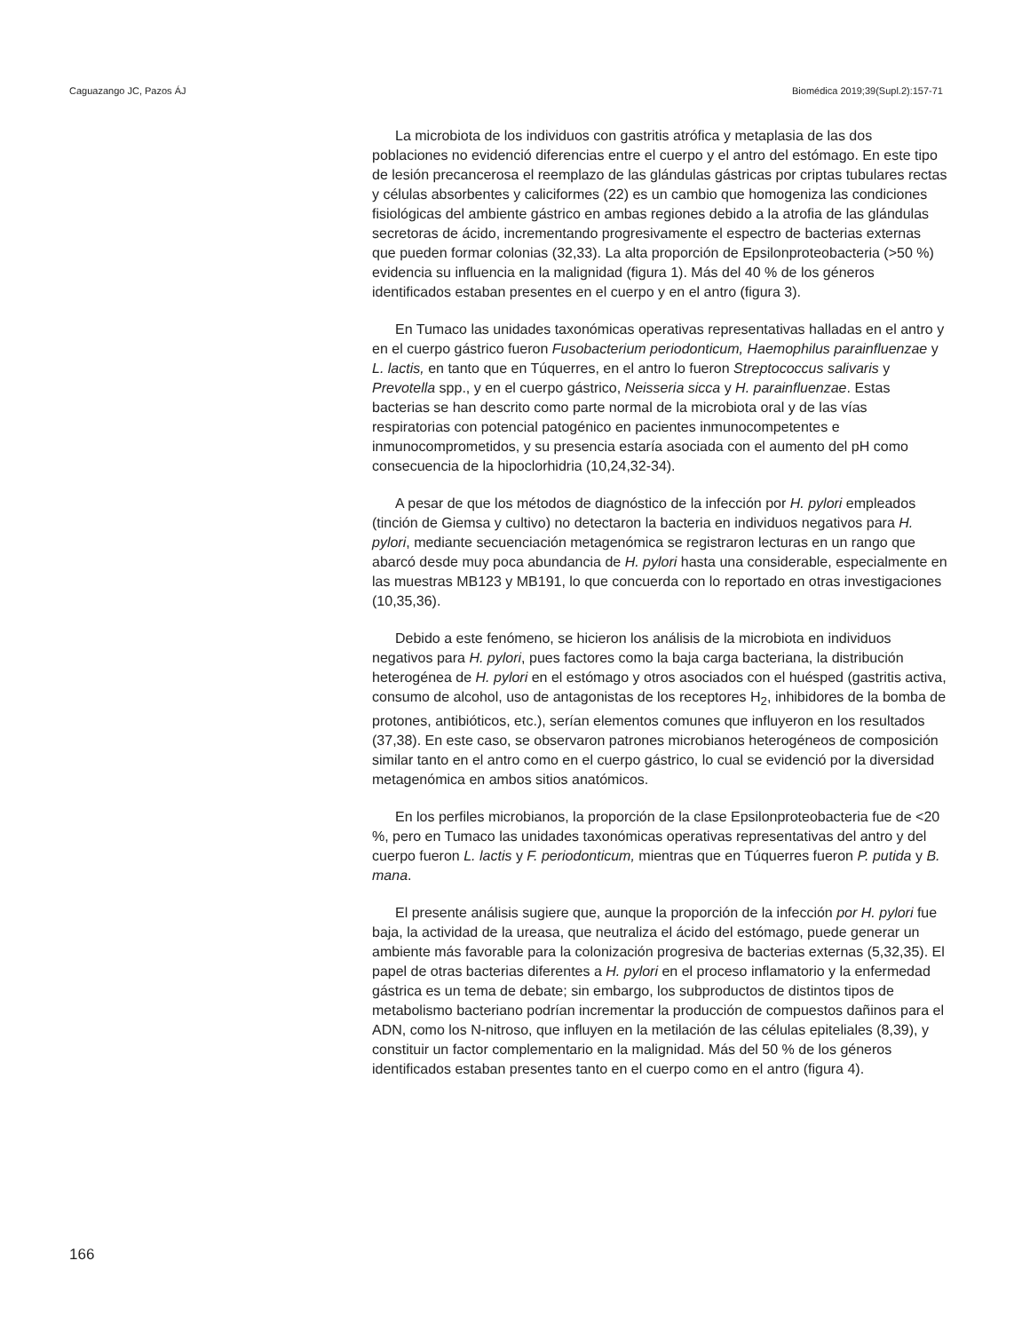Caguazango JC, Pazos ÁJ Biomédica 2019;39(Supl.2):157-71
La microbiota de los individuos con gastritis atrófica y metaplasia de las dos poblaciones no evidenció diferencias entre el cuerpo y el antro del estómago. En este tipo de lesión precancerosa el reemplazo de las glándulas gástricas por criptas tubulares rectas y células absorbentes y caliciformes (22) es un cambio que homogeniza las condiciones fisiológicas del ambiente gástrico en ambas regiones debido a la atrofia de las glándulas secretoras de ácido, incrementando progresivamente el espectro de bacterias externas que pueden formar colonias (32,33). La alta proporción de Epsilonproteobacteria (>50 %) evidencia su influencia en la malignidad (figura 1). Más del 40 % de los géneros identificados estaban presentes en el cuerpo y en el antro (figura 3).
En Tumaco las unidades taxonómicas operativas representativas halladas en el antro y en el cuerpo gástrico fueron Fusobacterium periodonticum, Haemophilus parainfluenzae y L. lactis, en tanto que en Túquerres, en el antro lo fueron Streptococcus salivaris y Prevotella spp., y en el cuerpo gástrico, Neisseria sicca y H. parainfluenzae. Estas bacterias se han descrito como parte normal de la microbiota oral y de las vías respiratorias con potencial patogénico en pacientes inmunocompetentes e inmunocomprometidos, y su presencia estaría asociada con el aumento del pH como consecuencia de la hipoclorhidria (10,24,32-34).
A pesar de que los métodos de diagnóstico de la infección por H. pylori empleados (tinción de Giemsa y cultivo) no detectaron la bacteria en individuos negativos para H. pylori, mediante secuenciación metagenómica se registraron lecturas en un rango que abarcó desde muy poca abundancia de H. pylori hasta una considerable, especialmente en las muestras MB123 y MB191, lo que concuerda con lo reportado en otras investigaciones (10,35,36).
Debido a este fenómeno, se hicieron los análisis de la microbiota en individuos negativos para H. pylori, pues factores como la baja carga bacteriana, la distribución heterogénea de H. pylori en el estómago y otros asociados con el huésped (gastritis activa, consumo de alcohol, uso de antagonistas de los receptores H<sub>2</sub>, inhibidores de la bomba de protones, antibióticos, etc.), serían elementos comunes que influyeron en los resultados (37,38). En este caso, se observaron patrones microbianos heterogéneos de composición similar tanto en el antro como en el cuerpo gástrico, lo cual se evidenció por la diversidad metagenómica en ambos sitios anatómicos.
En los perfiles microbianos, la proporción de la clase Epsilonproteobacteria fue de <20 %, pero en Tumaco las unidades taxonómicas operativas representativas del antro y del cuerpo fueron L. lactis y F. periodonticum, mientras que en Túquerres fueron P. putida y B. mana.
El presente análisis sugiere que, aunque la proporción de la infección por H. pylori fue baja, la actividad de la ureasa, que neutraliza el ácido del estómago, puede generar un ambiente más favorable para la colonización progresiva de bacterias externas (5,32,35). El papel de otras bacterias diferentes a H. pylori en el proceso inflamatorio y la enfermedad gástrica es un tema de debate; sin embargo, los subproductos de distintos tipos de metabolismo bacteriano podrían incrementar la producción de compuestos dañinos para el ADN, como los N-nitroso, que influyen en la metilación de las células epiteliales (8,39), y constituir un factor complementario en la malignidad. Más del 50 % de los géneros identificados estaban presentes tanto en el cuerpo como en el antro (figura 4).
166